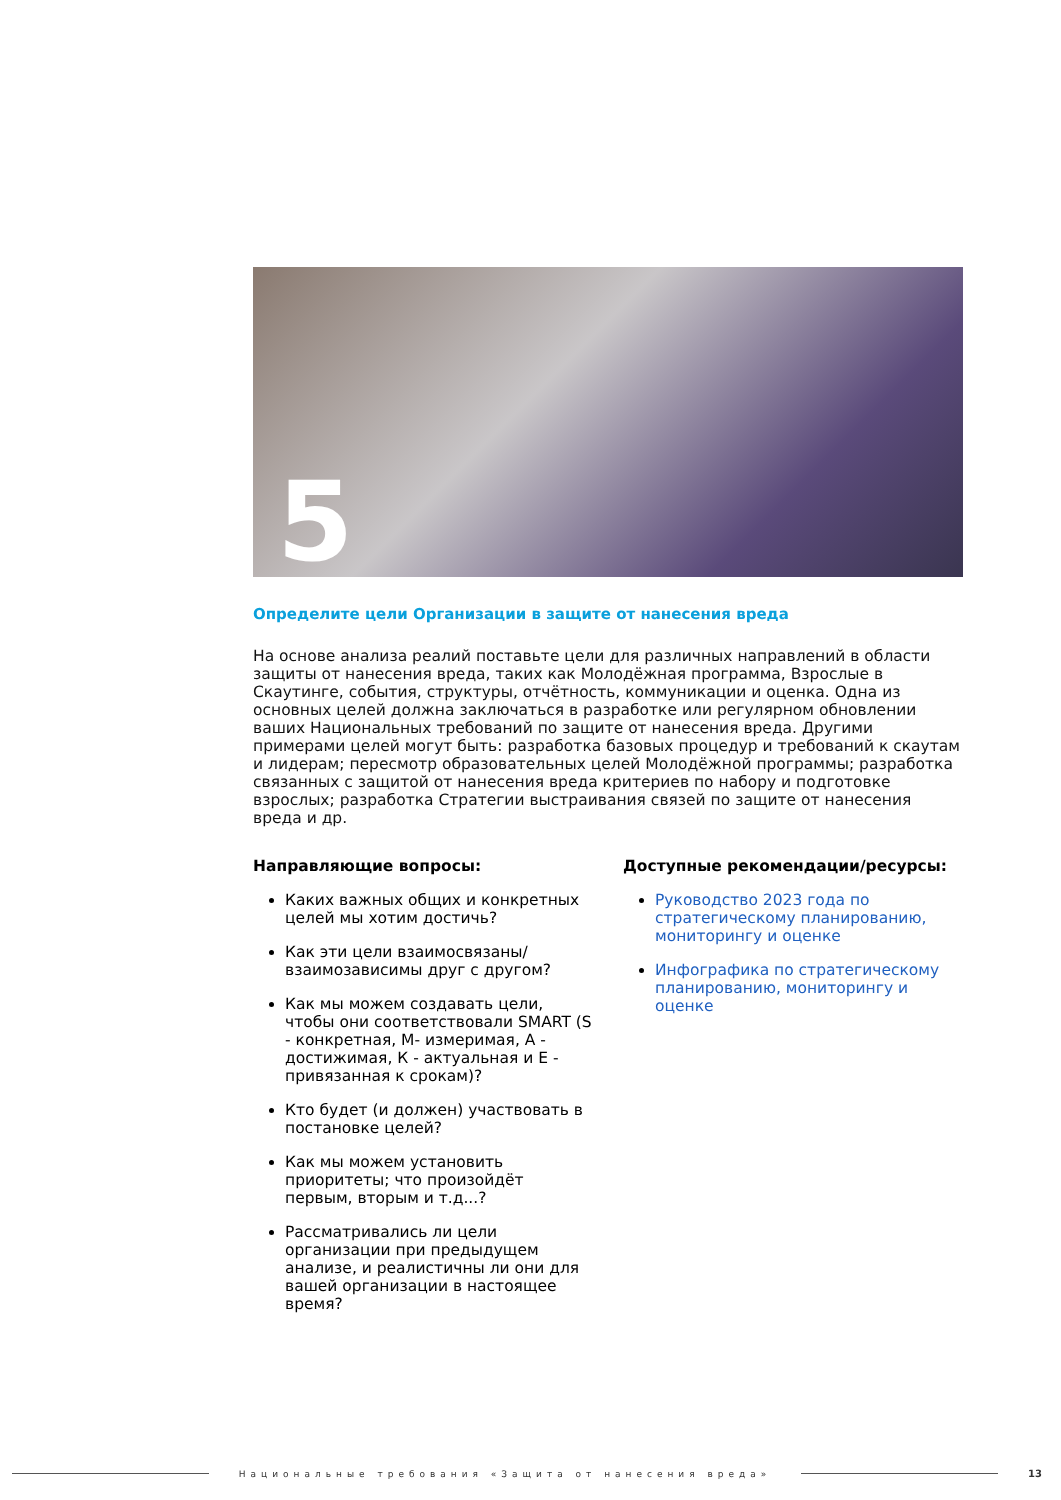5
Определите цели Организации в защите от нанесения вреда
На основе анализа реалий поставьте цели для различных направлений в области защиты от нанесения вреда, таких как Молодёжная программа, Взрослые в Скаутинге, события, структуры, отчётность, коммуникации и оценка. Одна из основных целей должна заключаться в разработке или регулярном обновлении ваших Национальных требований по защите от нанесения вреда. Другими примерами целей могут быть: разработка базовых процедур и требований к скаутам и лидерам; пересмотр образовательных целей Молодёжной программы; разработка связанных с защитой от нанесения вреда критериев по набору и подготовке взрослых; разработка Стратегии выстраивания связей по защите от нанесения вреда и др.
Направляющие вопросы:
Каких важных общих и конкретных целей мы хотим достичь?
Как эти цели взаимосвязаны/ взаимозависимы друг с другом?
Как мы можем создавать цели, чтобы они соответствовали SMART (S - конкретная, M- измеримая, A - достижимая, К - актуальная и Е - привязанная к срокам)?
Кто будет (и должен) участвовать в постановке целей?
Как мы можем установить приоритеты; что произойдёт первым, вторым и т.д...?
Рассматривались ли цели организации при предыдущем анализе, и реалистичны ли они для вашей организации в настоящее время?
Доступные рекомендации/ресурсы:
Руководство 2023 года по стратегическому планированию, мониторингу и оценке
Инфографика по стратегическому планированию, мониторингу и оценке
Национальные требования «Защита от нанесения вреда»
13